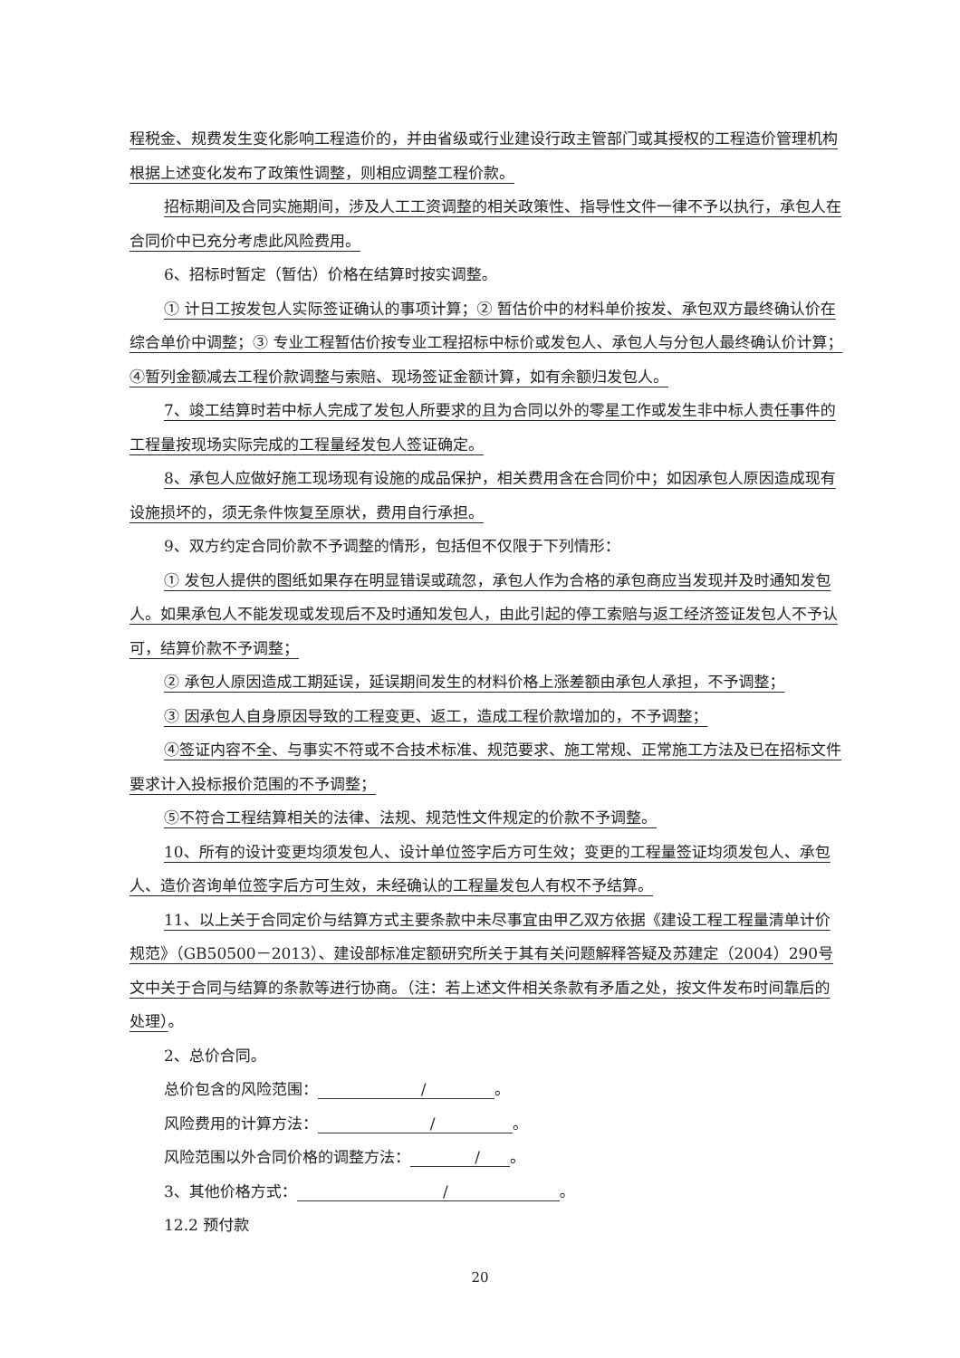程税金、规费发生变化影响工程造价的，并由省级或行业建设行政主管部门或其授权的工程造价管理机构根据上述变化发布了政策性调整，则相应调整工程价款。
招标期间及合同实施期间，涉及人工工资调整的相关政策性、指导性文件一律不予以执行，承包人在合同价中已充分考虑此风险费用。
6、招标时暂定（暂估）价格在结算时按实调整。
① 计日工按发包人实际签证确认的事项计算；② 暂估价中的材料单价按发、承包双方最终确认价在综合单价中调整；③ 专业工程暂估价按专业工程招标中标价或发包人、承包人与分包人最终确认价计算；④暂列金额减去工程价款调整与索赔、现场签证金额计算，如有余额归发包人。
7、竣工结算时若中标人完成了发包人所要求的且为合同以外的零星工作或发生非中标人责任事件的工程量按现场实际完成的工程量经发包人签证确定。
8、承包人应做好施工现场现有设施的成品保护，相关费用含在合同价中；如因承包人原因造成现有设施损坏的，须无条件恢复至原状，费用自行承担。
9、双方约定合同价款不予调整的情形，包括但不仅限于下列情形：
① 发包人提供的图纸如果存在明显错误或疏忽，承包人作为合格的承包商应当发现并及时通知发包人。如果承包人不能发现或发现后不及时通知发包人，由此引起的停工索赔与返工经济签证发包人不予认可，结算价款不予调整；
② 承包人原因造成工期延误，延误期间发生的材料价格上涨差额由承包人承担，不予调整；
③ 因承包人自身原因导致的工程变更、返工，造成工程价款增加的，不予调整；
④签证内容不全、与事实不符或不合技术标准、规范要求、施工常规、正常施工方法及已在招标文件要求计入投标报价范围的不予调整；
⑤不符合工程结算相关的法律、法规、规范性文件规定的价款不予调整。
10、所有的设计变更均须发包人、设计单位签字后方可生效；变更的工程量签证均须发包人、承包人、造价咨询单位签字后方可生效，未经确认的工程量发包人有权不予结算。
11、以上关于合同定价与结算方式主要条款中未尽事宜由甲乙双方依据《建设工程工程量清单计价规范》（GB50500－2013）、建设部标准定额研究所关于其有关问题解释答疑及苏建定（2004）290号文中关于合同与结算的条款等进行协商。（注：若上述文件相关条款有矛盾之处，按文件发布时间靠后的处理）。
2、总价合同。
总价包含的风险范围： / 。
风险费用的计算方法： / 。
风险范围以外合同价格的调整方法： / 。
3、其他价格方式： / 。
12.2 预付款
20